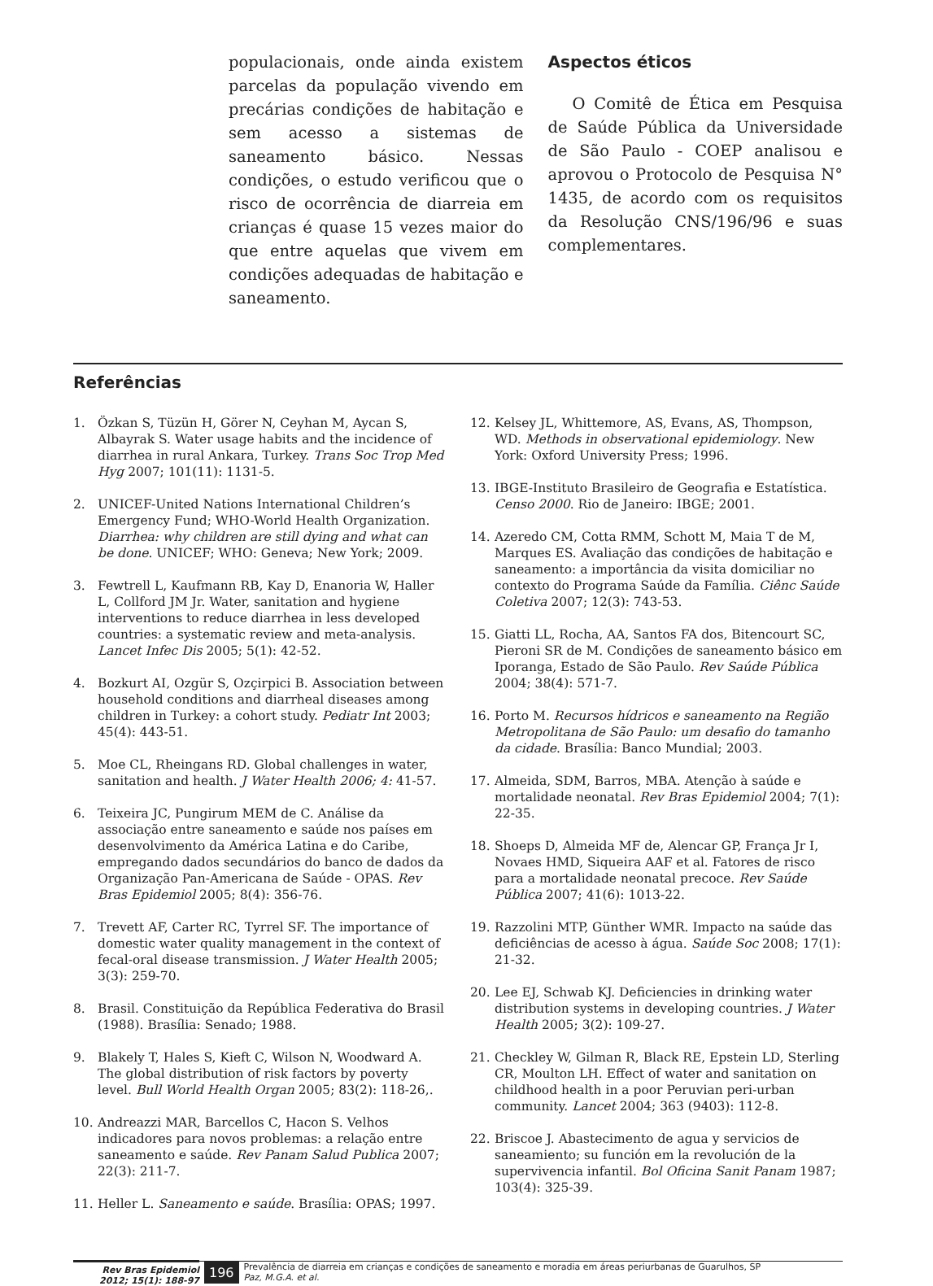populacionais, onde ainda existem parcelas da população vivendo em precárias condições de habitação e sem acesso a sistemas de saneamento básico. Nessas condições, o estudo verificou que o risco de ocorrência de diarreia em crianças é quase 15 vezes maior do que entre aquelas que vivem em condições adequadas de habitação e saneamento.
Aspectos éticos
O Comitê de Ética em Pesquisa de Saúde Pública da Universidade de São Paulo - COEP analisou e aprovou o Protocolo de Pesquisa N° 1435, de acordo com os requisitos da Resolução CNS/196/96 e suas complementares.
Referências
1. Özkan S, Tüzün H, Görer N, Ceyhan M, Aycan S, Albayrak S. Water usage habits and the incidence of diarrhea in rural Ankara, Turkey. Trans Soc Trop Med Hyg 2007; 101(11): 1131-5.
2. UNICEF-United Nations International Children’s Emergency Fund; WHO-World Health Organization. Diarrhea: why children are still dying and what can be done. UNICEF; WHO: Geneva; New York; 2009.
3. Fewtrell L, Kaufmann RB, Kay D, Enanoria W, Haller L, Collford JM Jr. Water, sanitation and hygiene interventions to reduce diarrhea in less developed countries: a systematic review and meta-analysis. Lancet Infec Dis 2005; 5(1): 42-52.
4. Bozkurt AI, Ozgür S, Ozçirpici B. Association between household conditions and diarrheal diseases among children in Turkey: a cohort study. Pediatr Int 2003; 45(4): 443-51.
5. Moe CL, Rheingans RD. Global challenges in water, sanitation and health. J Water Health 2006; 4: 41-57.
6. Teixeira JC, Pungirum MEM de C. Análise da associação entre saneamento e saúde nos países em desenvolvimento da América Latina e do Caribe, empregando dados secundários do banco de dados da Organização Pan-Americana de Saúde - OPAS. Rev Bras Epidemiol 2005; 8(4): 356-76.
7. Trevett AF, Carter RC, Tyrrel SF. The importance of domestic water quality management in the context of fecal-oral disease transmission. J Water Health 2005; 3(3): 259-70.
8. Brasil. Constituição da República Federativa do Brasil (1988). Brasília: Senado; 1988.
9. Blakely T, Hales S, Kieft C, Wilson N, Woodward A. The global distribution of risk factors by poverty level. Bull World Health Organ 2005; 83(2): 118-26,.
10. Andreazzi MAR, Barcellos C, Hacon S. Velhos indicadores para novos problemas: a relação entre saneamento e saúde. Rev Panam Salud Publica 2007; 22(3): 211-7.
11. Heller L. Saneamento e saúde. Brasília: OPAS; 1997.
12. Kelsey JL, Whittemore, AS, Evans, AS, Thompson, WD. Methods in observational epidemiology. New York: Oxford University Press; 1996.
13. IBGE-Instituto Brasileiro de Geografia e Estatística. Censo 2000. Rio de Janeiro: IBGE; 2001.
14. Azeredo CM, Cotta RMM, Schott M, Maia T de M, Marques ES. Avaliação das condições de habitação e saneamento: a importância da visita domiciliar no contexto do Programa Saúde da Família. Ciênc Saúde Coletiva 2007; 12(3): 743-53.
15. Giatti LL, Rocha, AA, Santos FA dos, Bitencourt SC, Pieroni SR de M. Condições de saneamento básico em Iporanga, Estado de São Paulo. Rev Saúde Pública 2004; 38(4): 571-7.
16. Porto M. Recursos hídricos e saneamento na Região Metropolitana de São Paulo: um desafio do tamanho da cidade. Brasília: Banco Mundial; 2003.
17. Almeida, SDM, Barros, MBA. Atenção à saúde e mortalidade neonatal. Rev Bras Epidemiol 2004; 7(1): 22-35.
18. Shoeps D, Almeida MF de, Alencar GP, França Jr I, Novaes HMD, Siqueira AAF et al. Fatores de risco para a mortalidade neonatal precoce. Rev Saúde Pública 2007; 41(6): 1013-22.
19. Razzolini MTP, Günther WMR. Impacto na saúde das deficiências de acesso à água. Saúde Soc 2008; 17(1): 21-32.
20. Lee EJ, Schwab KJ. Deficiencies in drinking water distribution systems in developing countries. J Water Health 2005; 3(2): 109-27.
21. Checkley W, Gilman R, Black RE, Epstein LD, Sterling CR, Moulton LH. Effect of water and sanitation on childhood health in a poor Peruvian peri-urban community. Lancet 2004; 363 (9403): 112-8.
22. Briscoe J. Abastecimento de agua y servicios de saneamiento; su función em la revolución de la supervivencia infantil. Bol Oficina Sanit Panam 1987; 103(4): 325-39.
Rev Bras Epidemiol
2012; 15(1): 188-97
196
Prevalência de diarreia em crianças e condições de saneamento e moradia em áreas periurbanas de Guarulhos, SP
Paz, M.G.A. et al.